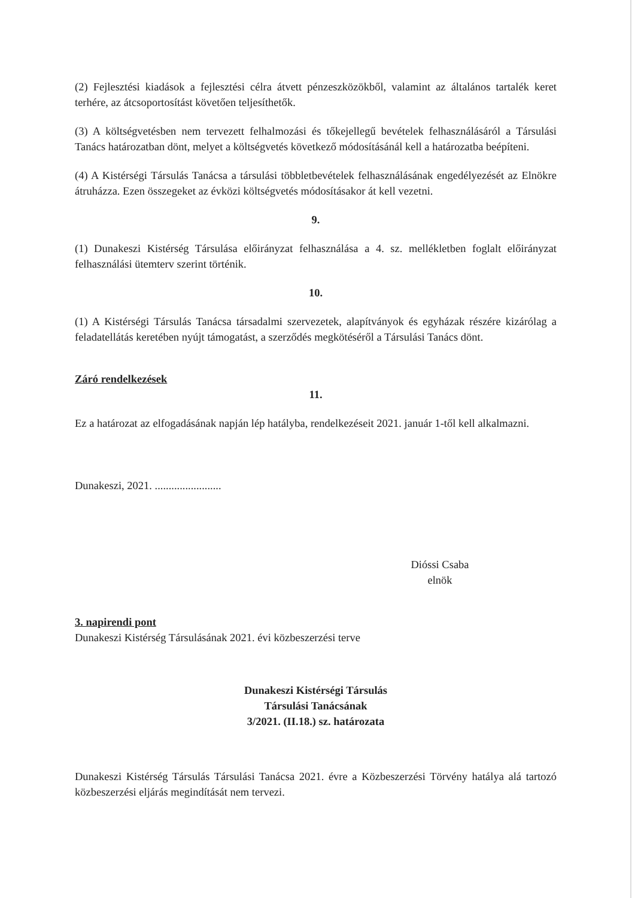(2) Fejlesztési kiadások a fejlesztési célra átvett pénzeszközökből, valamint az általános tartalék keret terhére, az átcsoportosítást követően teljesíthetők.
(3) A költségvetésben nem tervezett felhalmozási és tőkejellegű bevételek felhasználásáról a Társulási Tanács határozatban dönt, melyet a költségvetés következő módosításánál kell a határozatba beépíteni.
(4) A Kistérségi Társulás Tanácsa a társulási többletbevételek felhasználásának engedélyezését az Elnökre átruházza. Ezen összegeket az évközi költségvetés módosításakor át kell vezetni.
9.
(1) Dunakeszi Kistérség Társulása előirányzat felhasználása a 4. sz. mellékletben foglalt előirányzat felhasználási ütemterv szerint történik.
10.
(1) A Kistérségi Társulás Tanácsa társadalmi szervezetek, alapítványok és egyházak részére kizárólag a feladatellátás keretében nyújt támogatást, a szerződés megkötéséről a Társulási Tanács dönt.
Záró rendelkezések
11.
Ez a határozat az elfogadásának napján lép hatályba, rendelkezéseit 2021. január 1-től kell alkalmazni.
Dunakeszi, 2021. ........................
Dióssi Csaba
elnök
3. napirendi pont
Dunakeszi Kistérség Társulásának 2021. évi közbeszerzési terve
Dunakeszi Kistérségi Társulás
Társulási Tanácsának
3/2021. (II.18.) sz. határozata
Dunakeszi Kistérség Társulás Társulási Tanácsa 2021. évre a Közbeszerzési Törvény hatálya alá tartozó közbeszerzési eljárás megindítását nem tervezi.